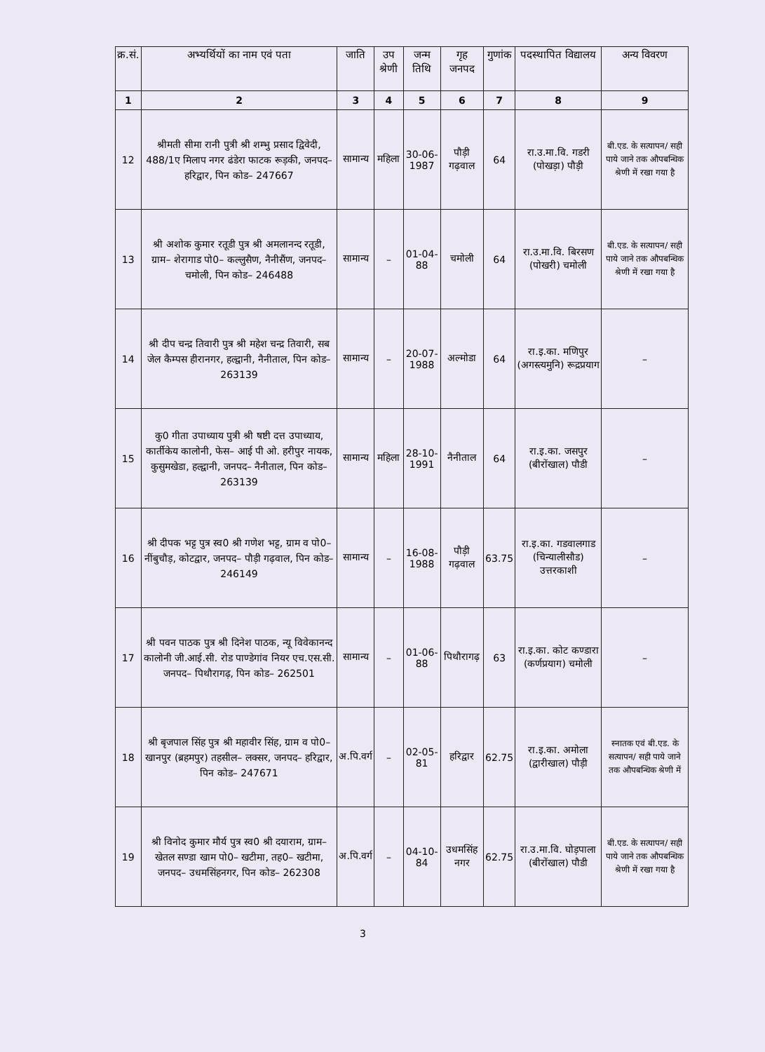| क्र.सं. | अभ्यर्थियों का नाम एवं पता | जाति | उप श्रेणी | जन्म तिथि | गृह जनपद | गुणांक | पदस्थापित विद्यालय | अन्य विवरण |
| --- | --- | --- | --- | --- | --- | --- | --- | --- |
| 1 | 2 | 3 | 4 | 5 | 6 | 7 | 8 | 9 |
| 12 | श्रीमती सीमा रानी पुत्री श्री शम्भु प्रसाद द्विवेदी, 488/1ए मिलाप नगर ढंडेरा फाटक रूड़की, जनपद– हरिद्वार, पिन कोड– 247667 | सामान्य | महिला | 30-06-1987 | पौड़ी गढ़वाल | 64 | रा.उ.मा.वि. गडरी (पोखड़ा) पौड़ी | बी.एड. के सत्यापन/ सही पाये जाने तक औपबन्धिक श्रेणी में रखा गया है |
| 13 | श्री अशोक कुमार रतूडी पुत्र श्री अमलानन्द रतूडी, ग्राम– शेरागाड पो0– कल्लुसैण, नैनीसैंण, जनपद– चमोली, पिन कोड– 246488 | सामान्य | – | 01-04-88 | चमोली | 64 | रा.उ.मा.वि. बिरसण (पोखरी) चमोली | बी.एड. के सत्यापन/ सही पाये जाने तक औपबन्धिक श्रेणी में रखा गया है |
| 14 | श्री दीप चन्द्र तिवारी पुत्र श्री महेश चन्द्र तिवारी, सब जेल कैम्पस हीरानगर, हल्द्वानी, नैनीताल, पिन कोड– 263139 | सामान्य | – | 20-07-1988 | अल्मोडा | 64 | रा.इ.का. मणिपुर (अगस्त्यमुनि) रूद्रप्रयाग | – |
| 15 | कु0 गीता उपाध्याय पुत्री श्री षष्टी दत्त उपाध्याय, कार्तीकेय कालोनी, फेस– आई पी ओ. हरीपुर नायक, कुसुमखेडा, हल्द्वानी, जनपद– नैनीताल, पिन कोड– 263139 | सामान्य | महिला | 28-10-1991 | नैनीताल | 64 | रा.इ.का. जसपुर (बीरोंखाल) पौडी | – |
| 16 | श्री दीपक भट्ट पुत्र स्व0 श्री गणेश भट्ट, ग्राम व पो0– नींबुचौड़, कोटद्वार, जनपद– पौड़ी गढ़वाल, पिन कोड– 246149 | सामान्य | – | 16-08-1988 | पौड़ी गढ़वाल | 63.75 | रा.इ.का. गडवालगाड (चिन्यालीसौड) उत्तरकाशी | – |
| 17 | श्री पवन पाठक पुत्र श्री दिनेश पाठक, न्यू विवेकानन्द कालोनी जी.आई.सी. रोड पाण्डेगांव नियर एच.एस.सी. जनपद– पिथौरागढ़, पिन कोड– 262501 | सामान्य | – | 01-06-88 | पिथौरागढ़ | 63 | रा.इ.का. कोट कण्डारा (कर्णप्रयाग) चमोली | – |
| 18 | श्री बृजपाल सिंह पुत्र श्री महावीर सिंह, ग्राम व पो0– खानपुर (ब्रहमपुर) तहसील– लक्सर, जनपद– हरिद्वार, पिन कोड– 247671 | अ.पि.वर्ग | – | 02-05-81 | हरिद्वार | 62.75 | रा.इ.का. अमोला (द्वारीखाल) पौड़ी | स्नातक एवं बी.एड. के सत्यापन/ सही पाये जाने तक औपबन्धिक श्रेणी में |
| 19 | श्री विनोद कुमार मौर्य पुत्र स्व0 श्री दयाराम, ग्राम– खेतल सण्डा खाम पो0– खटीमा, तह0– खटीमा, जनपद– उधमसिंहनगर, पिन कोड– 262308 | अ.पि.वर्ग | – | 04-10-84 | उधमसिंह नगर | 62.75 | रा.उ.मा.वि. घोड़पाला (बीरोंखाल) पौडी | बी.एड. के सत्यापन/ सही पाये जाने तक औपबन्धिक श्रेणी में रखा गया है |
3